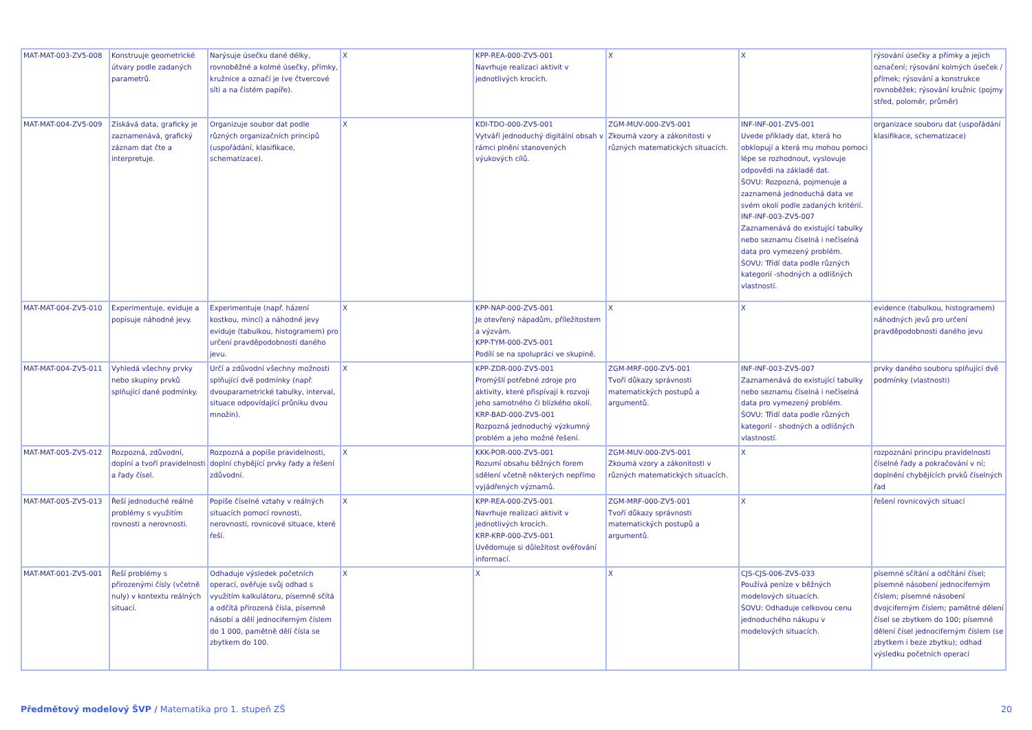| MAT-MAT-003-ZV5-008 | Konstruuje geometrické útvary podle zadaných parametrů. | Narýsuje úsečku dané délky, rovnoběžné a kolmé úsečky, přímky, kružnice a označí je (ve čtvercové síti a na čistém papíře). | X | KPP-REA-000-ZV5-001 Navrhuje realizaci aktivit v jednotlivých krocích. | X | X | rýsování úsečky a přímky a jejich označení; rýsování kolmých úseček / přímek; rýsování a konstrukce rovnoběžek; rýsování kružnic (pojmy střed, poloměr, průměr) |
| MAT-MAT-004-ZV5-009 | Získává data, graficky je zaznamenává, grafický záznam dat čte a interpretuje. | Organizuje soubor dat podle různých organizačních principů (uspořádání, klasifikace, schematizace). | X | KDI-TDO-000-ZV5-001 Vytváří jednoduchý digitální obsah v rámci plnění stanovených výukových cílů. | ZGM-MUV-000-ZV5-001 Zkoumá vzory a zákonitosti v různých matematických situacích. | INF-INF-001-ZV5-001 Uvede příklady dat, která ho obklopují a která mu mohou pomoci lépe se rozhodnout, vyslovuje odpovědi na základě dat. ŠOVU: Rozpozná, pojmenuje a zaznamená jednoduchá data ve svém okolí podle zadaných kritérií. INF-INF-003-ZV5-007 Zaznamenává do existující tabulky nebo seznamu číselná i nečíselná data pro vymezený problém. ŠOVU: Třídí data podle různých kategorií -shodných a odlišných vlastností. | organizace souboru dat (uspořádání klasifikace, schematizace) |
| MAT-MAT-004-ZV5-010 | Experimentuje, eviduje a popisuje náhodné jevy. | Experimentuje (např. házení kostkou, mincí) a náhodné jevy eviduje (tabulkou, histogramem) pro určení pravděpodobnosti daného jevu. | X | KPP-NAP-000-ZV5-001 Je otevřený nápadům, příležitostem a výzvám. KPP-TYM-000-ZV5-001 Podílí se na spolupráci ve skupině. | X | X | evidence (tabulkou, histogramem) náhodných jevů pro určení pravděpodobnosti daného jevu |
| MAT-MAT-004-ZV5-011 | Vyhledá všechny prvky nebo skupiny prvků splňující dané podmínky. | Určí a zdůvodní všechny možnosti splňující dvě podmínky (např. dvouparametrické tabulky, interval, situace odpovídající průniku dvou množin). | X | KPP-ZDR-000-ZV5-001 Promýšlí potřebné zdroje pro aktivity, které přispívají k rozvoji jeho samotného či blízkého okolí. KRP-BAD-000-ZV5-001 Rozpozná jednoduchý výzkumný problém a jeho možné řešení. | ZGM-MRF-000-ZV5-001 Tvoří důkazy správnosti matematických postupů a argumentů. | INF-INF-003-ZV5-007 Zaznamenává do existující tabulky nebo seznamu číselná i nečíselná data pro vymezený problém. ŠOVU: Třídí data podle různých kategorií - shodných a odlišných vlastností. | prvky daného souboru splňující dvě podmínky (vlastnosti) |
| MAT-MAT-005-ZV5-012 | Rozpozná, zdůvodní, doplní a tvoří pravidelnosti a řady čísel. | Rozpozná a popíše pravidelnosti, doplní chybějící prvky řady a řešení zdůvodní. | X | KKK-POR-000-ZV5-001 Rozumí obsahu běžných forem sdělení včetně některých nepřímo vyjádřených významů. | ZGM-MUV-000-ZV5-001 Zkoumá vzory a zákonitosti v různých matematických situacích. | X | rozpoznání principu pravidelnosti číselné řady a pokračování v ní; doplnění chybějících prvků číselných řad |
| MAT-MAT-005-ZV5-013 | Řeší jednoduché reálné problémy s využitím rovnosti a nerovnosti. | Popíše číselné vztahy v reálných situacích pomocí rovnosti, nerovnosti, rovnicové situace, které řeší. | X | KPP-REA-000-ZV5-001 Navrhuje realizaci aktivit v jednotlivých krocích. KRP-KRP-000-ZV5-001 Uvědomuje si důležitost ověřování informací. | ZGM-MRF-000-ZV5-001 Tvoří důkazy správnosti matematických postupů a argumentů. | X | řešení rovnicových situací |
| MAT-MAT-001-ZV5-001 | Řeší problémy s přirozenými čísly (včetně nuly) v kontextu reálných situací. | Odhaduje výsledek početních operací, ověřuje svůj odhad s využitím kalkulátoru, písemně sčítá a odčítá přirozená čísla, písemně násobí a dělí jednociferným číslem do 1 000, pamětně dělí čísla se zbytkem do 100. | X | X | X | CJS-CJS-006-ZV5-033 Používá peníze v běžných modelových situacích. ŠOVU: Odhaduje celkovou cenu jednoduchého nákupu v modelových situacích. | písemné sčítání a odčítání čísel; písemné násobení jednociferným číslem; písemné násobení dvojciferným číslem; pamětné dělení čísel se zbytkem do 100; písemné dělení čísel jednociferným číslem (se zbytkem i beze zbytku); odhad výsledku početních operací |
Předmětový modelový ŠVP / Matematika pro 1. stupeň ZŠ 20